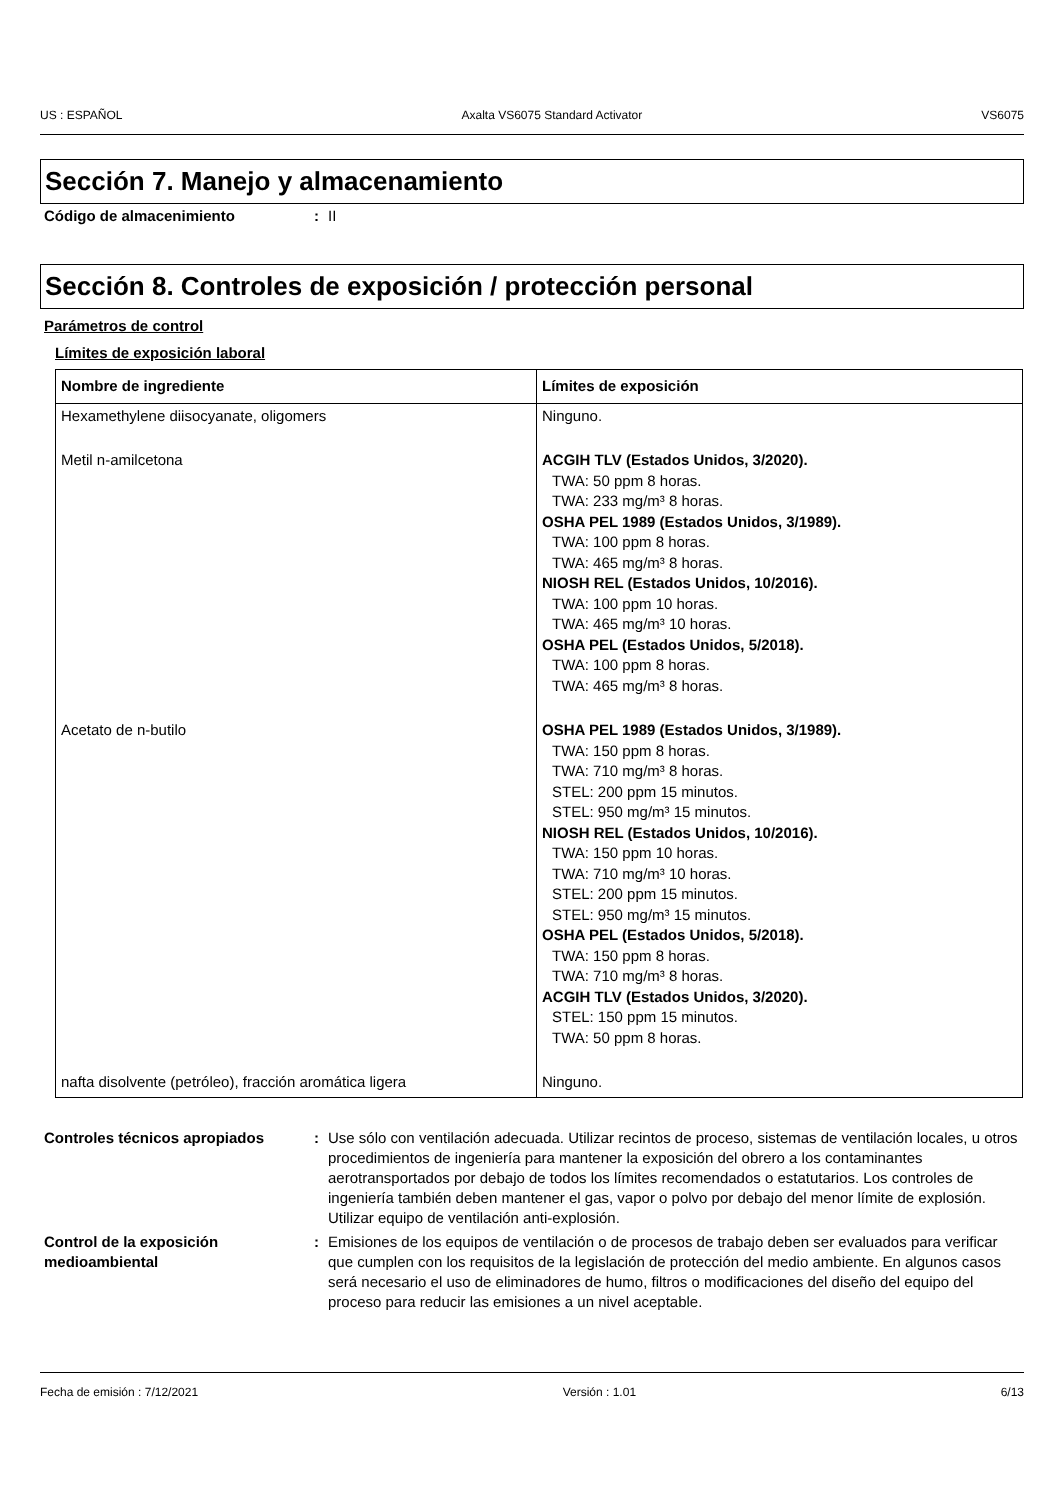US : ESPAÑOL Axalta VS6075 Standard Activator VS6075
Sección 7. Manejo y almacenamiento
Código de almacenimiento : II
Sección 8. Controles de exposición / protección personal
Parámetros de control
Límites de exposición laboral
| Nombre de ingrediente | Límites de exposición |
| --- | --- |
| Hexamethylene diisocyanate, oligomers | Ninguno. |
| Metil n-amilcetona | ACGIH TLV (Estados Unidos, 3/2020). TWA: 50 ppm 8 horas. TWA: 233 mg/m³ 8 horas. OSHA PEL 1989 (Estados Unidos, 3/1989). TWA: 100 ppm 8 horas. TWA: 465 mg/m³ 8 horas. NIOSH REL (Estados Unidos, 10/2016). TWA: 100 ppm 10 horas. TWA: 465 mg/m³ 10 horas. OSHA PEL (Estados Unidos, 5/2018). TWA: 100 ppm 8 horas. TWA: 465 mg/m³ 8 horas. |
| Acetato de n-butilo | OSHA PEL 1989 (Estados Unidos, 3/1989). TWA: 150 ppm 8 horas. TWA: 710 mg/m³ 8 horas. STEL: 200 ppm 15 minutos. STEL: 950 mg/m³ 15 minutos. NIOSH REL (Estados Unidos, 10/2016). TWA: 150 ppm 10 horas. TWA: 710 mg/m³ 10 horas. STEL: 200 ppm 15 minutos. STEL: 950 mg/m³ 15 minutos. OSHA PEL (Estados Unidos, 5/2018). TWA: 150 ppm 8 horas. TWA: 710 mg/m³ 8 horas. ACGIH TLV (Estados Unidos, 3/2020). STEL: 150 ppm 15 minutos. TWA: 50 ppm 8 horas. |
| nafta disolvente (petróleo), fracción aromática ligera | Ninguno. |
Controles técnicos apropiados : Use sólo con ventilación adecuada. Utilizar recintos de proceso, sistemas de ventilación locales, u otros procedimientos de ingeniería para mantener la exposición del obrero a los contaminantes aerotransportados por debajo de todos los límites recomendados o estatutarios. Los controles de ingeniería también deben mantener el gas, vapor o polvo por debajo del menor límite de explosión. Utilizar equipo de ventilación anti-explosión.
Control de la exposición medioambiental
: Emisiones de los equipos de ventilación o de procesos de trabajo deben ser evaluados para verificar que cumplen con los requisitos de la legislación de protección del medio ambiente. En algunos casos será necesario el uso de eliminadores de humo, filtros o modificaciones del diseño del equipo del proceso para reducir las emisiones a un nivel aceptable.
Fecha de emisión : 7/12/2021 Versión : 1.01 6/13